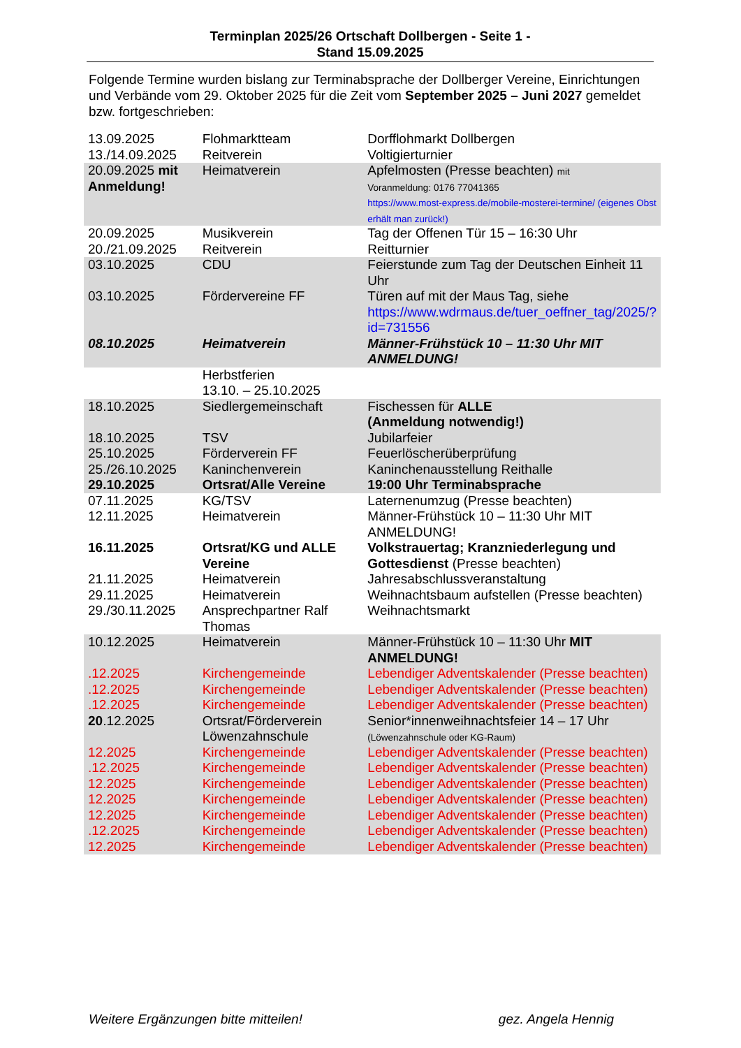Terminplan 2025/26 Ortschaft Dollbergen - Seite 1 -
Stand 15.09.2025
Folgende Termine wurden bislang zur Terminabsprache der Dollberger Vereine, Einrichtungen und Verbände vom 29. Oktober 2025 für die Zeit vom September 2025 – Juni 2027 gemeldet bzw. fortgeschrieben:
| 13.09.2025 | Flohmarktteam | Dorfflohmarkt Dollbergen |
| 13./14.09.2025 | Reitverein | Voltigierturnier |
| 20.09.2025 mit Anmeldung! | Heimatverein | Apfelmosten (Presse beachten) mit Voranmeldung: 0176 77041365 https://www.most-express.de/mobile-mosterei-termine/ (eigenes Obst erhält man zurück!) |
| 20.09.2025 | Musikverein | Tag der Offenen Tür 15 – 16:30 Uhr |
| 20./21.09.2025 | Reitverein | Reitturnier |
| 03.10.2025 | CDU | Feierstunde zum Tag der Deutschen Einheit 11 Uhr |
| 03.10.2025 | Fördervereine FF | Türen auf mit der Maus Tag, siehe https://www.wdrmaus.de/tuer_oeffner_tag/2025/?id=731556 |
| 08.10.2025 | Heimatverein | Männer-Frühstück 10 – 11:30 Uhr MIT ANMELDUNG! |
| | Herbstferien 13.10. – 25.10.2025 | |
| 18.10.2025 | Siedlergemeinschaft | Fischessen für ALLE (Anmeldung notwendig!) |
| 18.10.2025 | TSV | Jubilarfeier |
| 25.10.2025 | Förderverein FF | Feuerlöscherüberprüfung |
| 25./26.10.2025 | Kaninchenverein | Kaninchenausstellung Reithalle |
| 29.10.2025 | Ortsrat/Alle Vereine | 19:00 Uhr Terminabsprache |
| 07.11.2025 | KG/TSV | Laternenumzug (Presse beachten) |
| 12.11.2025 | Heimatverein | Männer-Frühstück 10 – 11:30 Uhr MIT ANMELDUNG! |
| 16.11.2025 | Ortsrat/KG und ALLE Vereine | Volkstrauertag; Kranzniederlegung und Gottesdienst (Presse beachten) |
| 21.11.2025 | Heimatverein | Jahresabschlussveranstaltung |
| 29.11.2025 | Heimatverein | Weihnachtsbaum aufstellen (Presse beachten) |
| 29./30.11.2025 | Ansprechpartner Ralf Thomas | Weihnachtsmarkt |
| 10.12.2025 | Heimatverein | Männer-Frühstück 10 – 11:30 Uhr MIT ANMELDUNG! |
| .12.2025 | Kirchengemeinde | Lebendiger Adventskalender (Presse beachten) |
| .12.2025 | Kirchengemeinde | Lebendiger Adventskalender (Presse beachten) |
| .12.2025 | Kirchengemeinde | Lebendiger Adventskalender (Presse beachten) |
| 20 .12.2025 | Ortsrat/Förderverein Löwenzahnschule | Senior*innenweihnachtsfeier 14 – 17 Uhr (Löwenzahnschule oder KG-Raum) |
| 12.2025 | Kirchengemeinde | Lebendiger Adventskalender (Presse beachten) |
| .12.2025 | Kirchengemeinde | Lebendiger Adventskalender (Presse beachten) |
| 12.2025 | Kirchengemeinde | Lebendiger Adventskalender (Presse beachten) |
| 12.2025 | Kirchengemeinde | Lebendiger Adventskalender (Presse beachten) |
| 12.2025 | Kirchengemeinde | Lebendiger Adventskalender (Presse beachten) |
| .12.2025 | Kirchengemeinde | Lebendiger Adventskalender (Presse beachten) |
| 12.2025 | Kirchengemeinde | Lebendiger Adventskalender (Presse beachten) |
Weitere Ergänzungen bitte mitteilen! gez. Angela Hennig